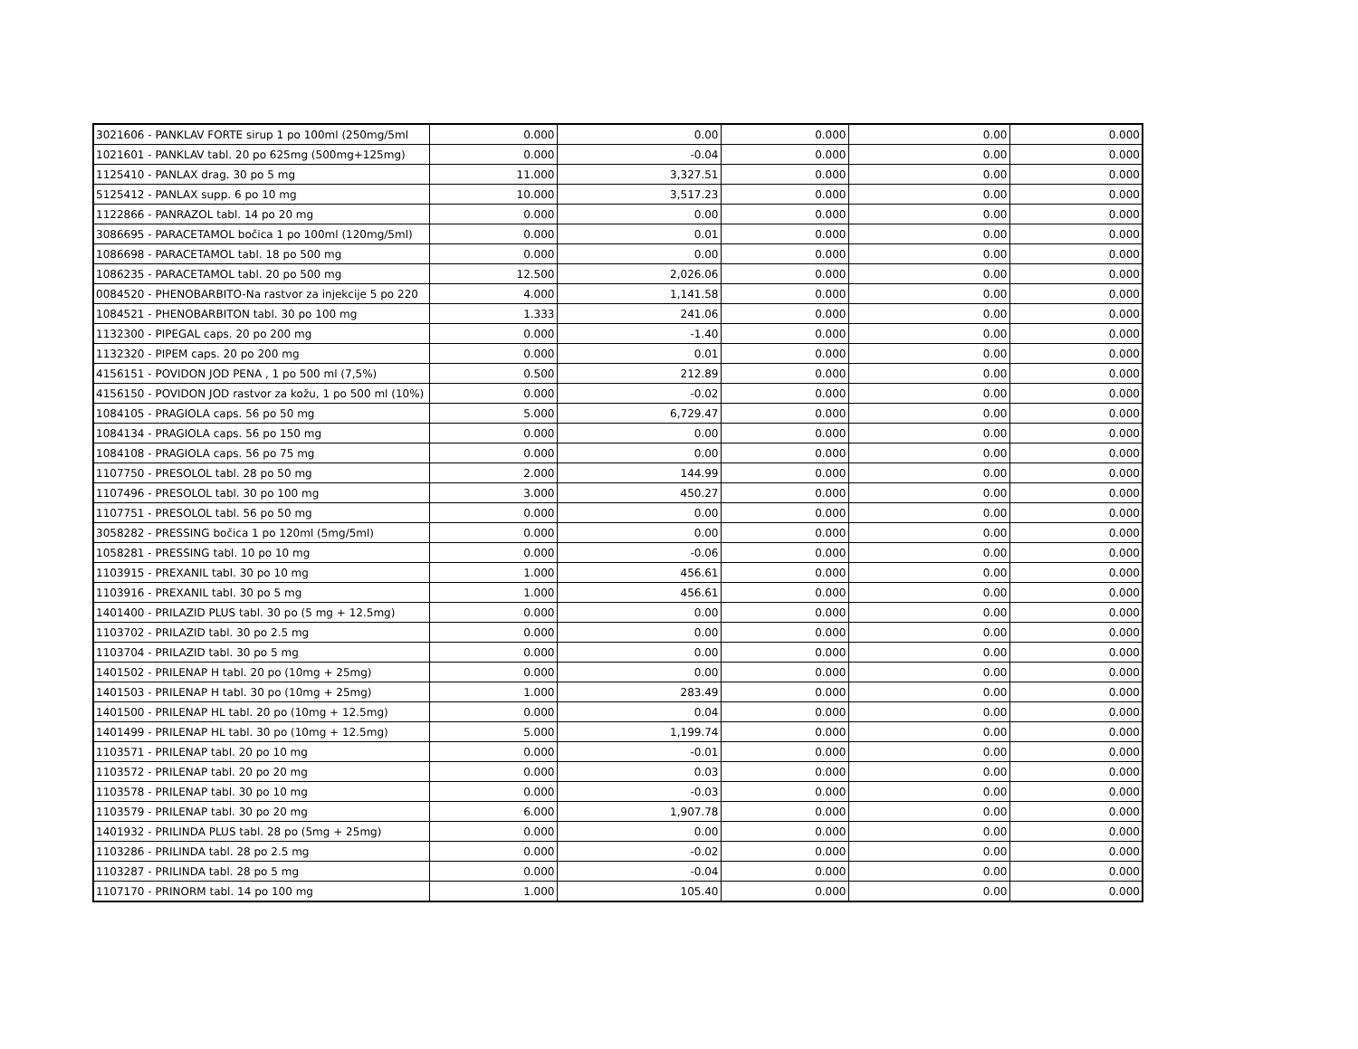| 3021606 - PANKLAV FORTE sirup 1 po 100ml (250mg/5ml | 0.000 | 0.00 | 0.000 | 0.00 | 0.000 |
| 1021601 - PANKLAV tabl. 20 po 625mg (500mg+125mg) | 0.000 | -0.04 | 0.000 | 0.00 | 0.000 |
| 1125410 - PANLAX drag. 30 po 5 mg | 11.000 | 3,327.51 | 0.000 | 0.00 | 0.000 |
| 5125412 - PANLAX supp. 6 po 10 mg | 10.000 | 3,517.23 | 0.000 | 0.00 | 0.000 |
| 1122866 - PANRAZOL tabl. 14 po 20 mg | 0.000 | 0.00 | 0.000 | 0.00 | 0.000 |
| 3086695 - PARACETAMOL bočica 1 po 100ml (120mg/5ml) | 0.000 | 0.01 | 0.000 | 0.00 | 0.000 |
| 1086698 - PARACETAMOL tabl. 18 po 500 mg | 0.000 | 0.00 | 0.000 | 0.00 | 0.000 |
| 1086235 - PARACETAMOL tabl. 20 po 500 mg | 12.500 | 2,026.06 | 0.000 | 0.00 | 0.000 |
| 0084520 - PHENOBARBITO-Na rastvor za injekcije 5 po 220 | 4.000 | 1,141.58 | 0.000 | 0.00 | 0.000 |
| 1084521 - PHENOBARBITON tabl. 30 po 100 mg | 1.333 | 241.06 | 0.000 | 0.00 | 0.000 |
| 1132300 - PIPEGAL caps. 20 po 200 mg | 0.000 | -1.40 | 0.000 | 0.00 | 0.000 |
| 1132320 - PIPEM caps. 20 po 200 mg | 0.000 | 0.01 | 0.000 | 0.00 | 0.000 |
| 4156151 - POVIDON JOD PENA , 1 po 500 ml (7,5%) | 0.500 | 212.89 | 0.000 | 0.00 | 0.000 |
| 4156150 - POVIDON JOD rastvor za kožu, 1 po 500 ml (10%) | 0.000 | -0.02 | 0.000 | 0.00 | 0.000 |
| 1084105 - PRAGIOLA caps. 56 po 50 mg | 5.000 | 6,729.47 | 0.000 | 0.00 | 0.000 |
| 1084134 - PRAGIOLA caps. 56 po 150 mg | 0.000 | 0.00 | 0.000 | 0.00 | 0.000 |
| 1084108 - PRAGIOLA caps. 56 po 75 mg | 0.000 | 0.00 | 0.000 | 0.00 | 0.000 |
| 1107750 - PRESOLOL tabl. 28 po 50 mg | 2.000 | 144.99 | 0.000 | 0.00 | 0.000 |
| 1107496 - PRESOLOL tabl. 30 po 100 mg | 3.000 | 450.27 | 0.000 | 0.00 | 0.000 |
| 1107751 - PRESOLOL tabl. 56 po 50 mg | 0.000 | 0.00 | 0.000 | 0.00 | 0.000 |
| 3058282 - PRESSING bočica 1 po 120ml (5mg/5ml) | 0.000 | 0.00 | 0.000 | 0.00 | 0.000 |
| 1058281 - PRESSING tabl. 10 po 10 mg | 0.000 | -0.06 | 0.000 | 0.00 | 0.000 |
| 1103915 - PREXANIL tabl. 30 po 10 mg | 1.000 | 456.61 | 0.000 | 0.00 | 0.000 |
| 1103916 - PREXANIL tabl. 30 po 5 mg | 1.000 | 456.61 | 0.000 | 0.00 | 0.000 |
| 1401400 - PRILAZID PLUS tabl. 30 po (5 mg + 12.5mg) | 0.000 | 0.00 | 0.000 | 0.00 | 0.000 |
| 1103702 - PRILAZID tabl. 30 po 2.5 mg | 0.000 | 0.00 | 0.000 | 0.00 | 0.000 |
| 1103704 - PRILAZID tabl. 30 po 5 mg | 0.000 | 0.00 | 0.000 | 0.00 | 0.000 |
| 1401502 - PRILENAP H tabl. 20 po (10mg + 25mg) | 0.000 | 0.00 | 0.000 | 0.00 | 0.000 |
| 1401503 - PRILENAP H tabl. 30 po (10mg + 25mg) | 1.000 | 283.49 | 0.000 | 0.00 | 0.000 |
| 1401500 - PRILENAP HL tabl. 20 po (10mg + 12.5mg) | 0.000 | 0.04 | 0.000 | 0.00 | 0.000 |
| 1401499 - PRILENAP HL tabl. 30 po (10mg + 12.5mg) | 5.000 | 1,199.74 | 0.000 | 0.00 | 0.000 |
| 1103571 - PRILENAP tabl. 20 po 10 mg | 0.000 | -0.01 | 0.000 | 0.00 | 0.000 |
| 1103572 - PRILENAP tabl. 20 po 20 mg | 0.000 | 0.03 | 0.000 | 0.00 | 0.000 |
| 1103578 - PRILENAP tabl. 30 po 10 mg | 0.000 | -0.03 | 0.000 | 0.00 | 0.000 |
| 1103579 - PRILENAP tabl. 30 po 20 mg | 6.000 | 1,907.78 | 0.000 | 0.00 | 0.000 |
| 1401932 - PRILINDA PLUS tabl. 28 po (5mg + 25mg) | 0.000 | 0.00 | 0.000 | 0.00 | 0.000 |
| 1103286 - PRILINDA tabl. 28 po 2.5 mg | 0.000 | -0.02 | 0.000 | 0.00 | 0.000 |
| 1103287 - PRILINDA tabl. 28 po 5 mg | 0.000 | -0.04 | 0.000 | 0.00 | 0.000 |
| 1107170 - PRINORM tabl. 14 po 100 mg | 1.000 | 105.40 | 0.000 | 0.00 | 0.000 |